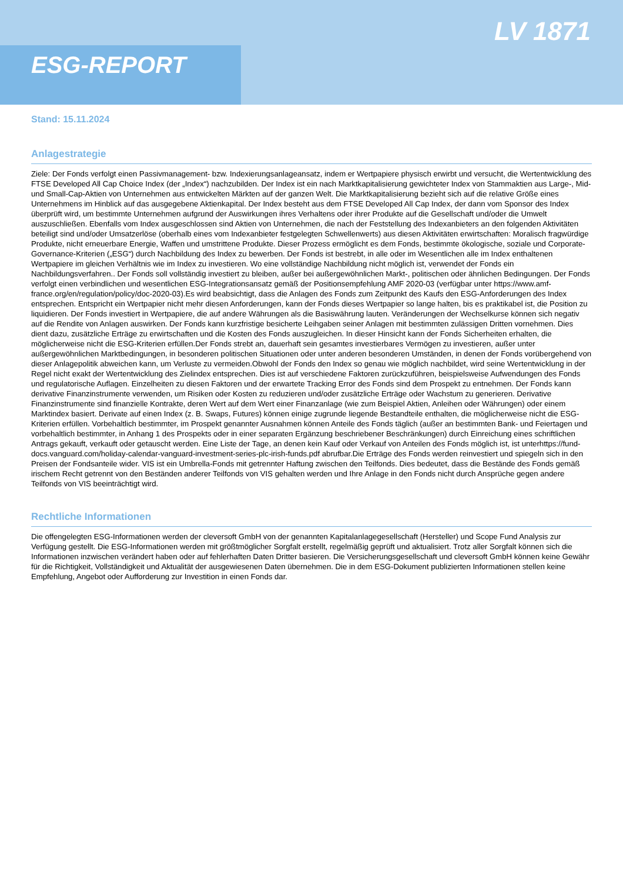LV 1871
ESG-REPORT
Stand: 15.11.2024
Anlagestrategie
Ziele: Der Fonds verfolgt einen Passivmanagement- bzw. Indexierungsanlageansatz, indem er Wertpapiere physisch erwirbt und versucht, die Wertentwicklung des FTSE Developed All Cap Choice Index (der „Index“) nachzubilden. Der Index ist ein nach Marktkapitalisierung gewichteter Index von Stammaktien aus Large-, Mid- und Small-Cap-Aktien von Unternehmen aus entwickelten Märkten auf der ganzen Welt. Die Marktkapitalisierung bezieht sich auf die relative Größe eines Unternehmens im Hinblick auf das ausgegebene Aktienkapital. Der Index besteht aus dem FTSE Developed All Cap Index, der dann vom Sponsor des Index überprüft wird, um bestimmte Unternehmen aufgrund der Auswirkungen ihres Verhaltens oder ihrer Produkte auf die Gesellschaft und/oder die Umwelt auszuschließen. Ebenfalls vom Index ausgeschlossen sind Aktien von Unternehmen, die nach der Feststellung des Indexanbieters an den folgenden Aktivitäten beteiligt sind und/oder Umsatzerlöse (oberhalb eines vom Indexanbieter festgelegten Schwellenwerts) aus diesen Aktivitäten erwirtschaften: Moralisch fragwürdige Produkte, nicht erneuerbare Energie, Waffen und umstrittene Produkte. Dieser Prozess ermöglicht es dem Fonds, bestimmte ökologische, soziale und Corporate-Governance-Kriterien („ESG“) durch Nachbildung des Index zu bewerben. Der Fonds ist bestrebt, in alle oder im Wesentlichen alle im Index enthaltenen Wertpapiere im gleichen Verhältnis wie im Index zu investieren. Wo eine vollständige Nachbildung nicht möglich ist, verwendet der Fonds ein Nachbildungsverfahren.. Der Fonds soll vollständig investiert zu bleiben, außer bei außergewöhnlichen Markt-, politischen oder ähnlichen Bedingungen. Der Fonds verfolgt einen verbindlichen und wesentlichen ESG-Integrationsansatz gemäß der Positionsempfehlung AMF 2020-03 (verfügbar unter https://www.amf-france.org/en/regulation/policy/doc-2020-03).Es wird beabsichtigt, dass die Anlagen des Fonds zum Zeitpunkt des Kaufs den ESG-Anforderungen des Index entsprechen. Entspricht ein Wertpapier nicht mehr diesen Anforderungen, kann der Fonds dieses Wertpapier so lange halten, bis es praktikabel ist, die Position zu liquidieren. Der Fonds investiert in Wertpapiere, die auf andere Währungen als die Basiswährung lauten. Veränderungen der Wechselkurse können sich negativ auf die Rendite von Anlagen auswirken. Der Fonds kann kurzfristige besicherte Leihgaben seiner Anlagen mit bestimmten zulässigen Dritten vornehmen. Dies dient dazu, zusätzliche Erträge zu erwirtschaften und die Kosten des Fonds auszugleichen. In dieser Hinsicht kann der Fonds Sicherheiten erhalten, die möglicherweise nicht die ESG-Kriterien erfüllen.Der Fonds strebt an, dauerhaft sein gesamtes investierbares Vermögen zu investieren, außer unter außergewöhnlichen Marktbedingungen, in besonderen politischen Situationen oder unter anderen besonderen Umständen, in denen der Fonds vorübergehend von dieser Anlagepolitik abweichen kann, um Verluste zu vermeiden.Obwohl der Fonds den Index so genau wie möglich nachbildet, wird seine Wertentwicklung in der Regel nicht exakt der Wertentwicklung des Zielindex entsprechen. Dies ist auf verschiedene Faktoren zurückzuführen, beispielsweise Aufwendungen des Fonds und regulatorische Auflagen. Einzelheiten zu diesen Faktoren und der erwartete Tracking Error des Fonds sind dem Prospekt zu entnehmen. Der Fonds kann derivative Finanzinstrumente verwenden, um Risiken oder Kosten zu reduzieren und/oder zusätzliche Erträge oder Wachstum zu generieren. Derivative Finanzinstrumente sind finanzielle Kontrakte, deren Wert auf dem Wert einer Finanzanlage (wie zum Beispiel Aktien, Anleihen oder Währungen) oder einem Marktindex basiert. Derivate auf einen Index (z. B. Swaps, Futures) können einige zugrunde liegende Bestandteile enthalten, die möglicherweise nicht die ESG-Kriterien erfüllen. Vorbehaltlich bestimmter, im Prospekt genannter Ausnahmen können Anteile des Fonds täglich (außer an bestimmten Bank- und Feiertagen und vorbehaltlich bestimmter, in Anhang 1 des Prospekts oder in einer separaten Ergänzung beschriebener Beschränkungen) durch Einreichung eines schriftlichen Antrags gekauft, verkauft oder getauscht werden. Eine Liste der Tage, an denen kein Kauf oder Verkauf von Anteilen des Fonds möglich ist, ist unterhttps://fund-docs.vanguard.com/holiday-calendar-vanguard-investment-series-plc-irish-funds.pdf abrufbar.Die Erträge des Fonds werden reinvestiert und spiegeln sich in den Preisen der Fondsanteile wider. VIS ist ein Umbrella-Fonds mit getrennter Haftung zwischen den Teilfonds. Dies bedeutet, dass die Bestände des Fonds gemäß irischem Recht getrennt von den Beständen anderer Teilfonds von VIS gehalten werden und Ihre Anlage in den Fonds nicht durch Ansprüche gegen andere Teilfonds von VIS beeinträchtigt wird.
Rechtliche Informationen
Die offengelegten ESG-Informationen werden der cleversoft GmbH von der genannten Kapitalanlagegesellschaft (Hersteller) und Scope Fund Analysis zur Verfügung gestellt. Die ESG-Informationen werden mit größtmöglicher Sorgfalt erstellt, regelmäßig geprüft und aktualisiert. Trotz aller Sorgfalt können sich die Informationen inzwischen verändert haben oder auf fehlerhaften Daten Dritter basieren. Die Versicherungsgesellschaft und cleversoft GmbH können keine Gewähr für die Richtigkeit, Vollständigkeit und Aktualität der ausgewiesenen Daten übernehmen. Die in dem ESG-Dokument publizierten Informationen stellen keine Empfehlung, Angebot oder Aufforderung zur Investition in einen Fonds dar.